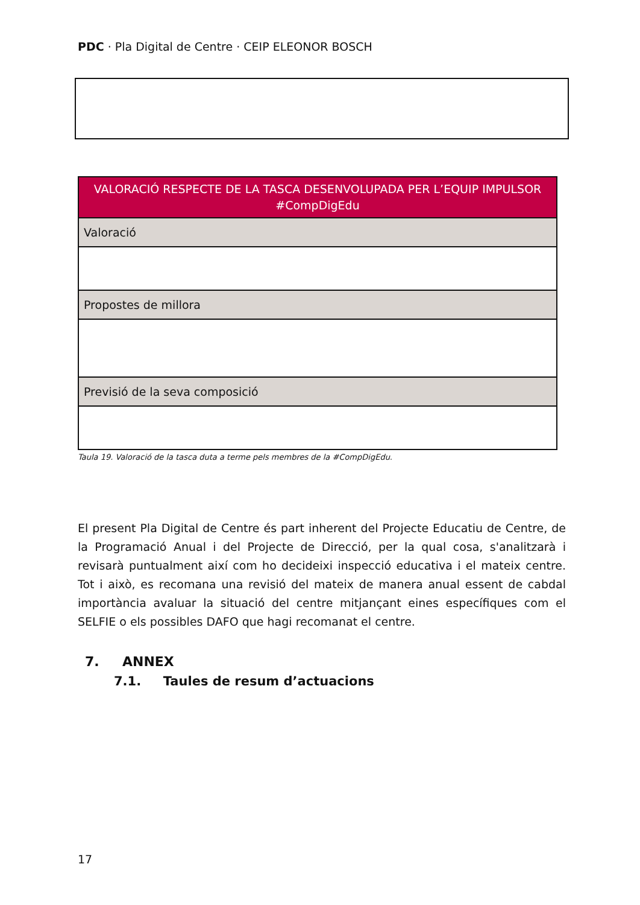PDC · Pla Digital de Centre · CEIP ELEONOR BOSCH
| VALORACIÓ RESPECTE DE LA TASCA DESENVOLUPADA PER L’EQUIP IMPULSOR #CompDigEdu |
| --- |
| Valoració |
| Propostes de millora |
| Previsió de la seva composició |
Taula 19. Valoració de la tasca duta a terme pels membres de la #CompDigEdu.
El present Pla Digital de Centre és part inherent del Projecte Educatiu de Centre, de la Programació Anual i del Projecte de Direcció, per la qual cosa, s'analitzarà i revisarà puntualment així com ho decideixi inspecció educativa i el mateix centre. Tot i això, es recomana una revisió del mateix de manera anual essent de cabdal importància avaluar la situació del centre mitjançant eines específiques com el SELFIE o els possibles DAFO que hagi recomanat el centre.
7. ANNEX
7.1. Taules de resum d’actuacions
17